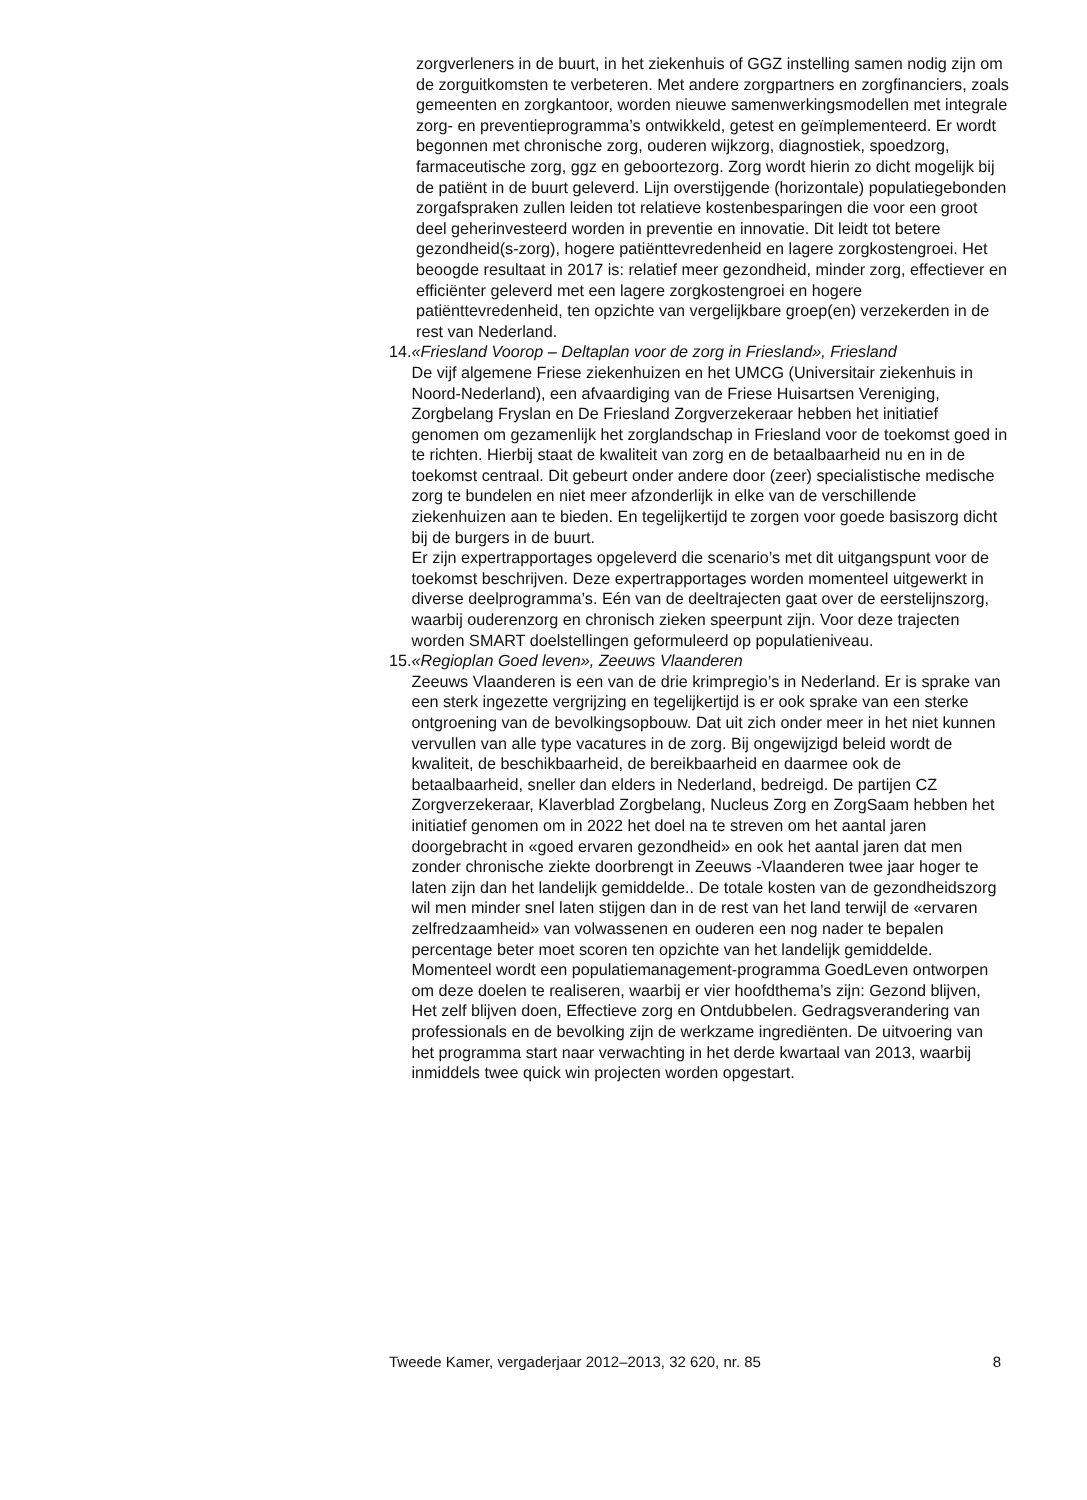zorgverleners in de buurt, in het ziekenhuis of GGZ instelling samen nodig zijn om de zorguitkomsten te verbeteren. Met andere zorgpartners en zorgfinanciers, zoals gemeenten en zorgkantoor, worden nieuwe samenwerkingsmodellen met integrale zorg- en preventieprogramma’s ontwikkeld, getest en geïmplementeerd. Er wordt begonnen met chronische zorg, ouderen wijkzorg, diagnostiek, spoedzorg, farmaceutische zorg, ggz en geboortezorg. Zorg wordt hierin zo dicht mogelijk bij de patiënt in de buurt geleverd. Lijn overstijgende (horizontale) populatiegebonden zorgafspraken zullen leiden tot relatieve kostenbesparingen die voor een groot deel geherinvesteerd worden in preventie en innovatie. Dit leidt tot betere gezondheid(s-zorg), hogere patiënttevredenheid en lagere zorgkostengroei. Het beoogde resultaat in 2017 is: relatief meer gezondheid, minder zorg, effectiever en efficiënter geleverd met een lagere zorgkostengroei en hogere patiënttevredenheid, ten opzichte van vergelijkbare groep(en) verzekerden in de rest van Nederland.
14.
«Friesland Voorop – Deltaplan voor de zorg in Friesland», Friesland
De vijf algemene Friese ziekenhuizen en het UMCG (Universitair ziekenhuis in Noord-Nederland), een afvaardiging van de Friese Huisartsen Vereniging, Zorgbelang Fryslan en De Friesland Zorgverzekeraar hebben het initiatief genomen om gezamenlijk het zorglandschap in Friesland voor de toekomst goed in te richten. Hierbij staat de kwaliteit van zorg en de betaalbaarheid nu en in de toekomst centraal. Dit gebeurt onder andere door (zeer) specialistische medische zorg te bundelen en niet meer afzonderlijk in elke van de verschillende ziekenhuizen aan te bieden. En tegelijkertijd te zorgen voor goede basiszorg dicht bij de burgers in de buurt.
Er zijn expertrapportages opgeleverd die scenario’s met dit uitgangspunt voor de toekomst beschrijven. Deze expertrapportages worden momenteel uitgewerkt in diverse deelprogramma’s. Eén van de deeltrajecten gaat over de eerstelijnszorg, waarbij ouderenzorg en chronisch zieken speerpunt zijn. Voor deze trajecten worden SMART doelstellingen geformuleerd op populatieniveau.
15.
«Regioplan Goed leven», Zeeuws Vlaanderen
Zeeuws Vlaanderen is een van de drie krimpregio’s in Nederland. Er is sprake van een sterk ingezette vergrijzing en tegelijkertijd is er ook sprake van een sterke ontgroening van de bevolkingsopbouw. Dat uit zich onder meer in het niet kunnen vervullen van alle type vacatures in de zorg. Bij ongewijzigd beleid wordt de kwaliteit, de beschikbaarheid, de bereikbaarheid en daarmee ook de betaalbaarheid, sneller dan elders in Nederland, bedreigd. De partijen CZ Zorgverzekeraar, Klaverblad Zorgbelang, Nucleus Zorg en ZorgSaam hebben het initiatief genomen om in 2022 het doel na te streven om het aantal jaren doorgebracht in «goed ervaren gezondheid» en ook het aantal jaren dat men zonder chronische ziekte doorbrengt in Zeeuws -Vlaanderen twee jaar hoger te laten zijn dan het landelijk gemiddelde.. De totale kosten van de gezondheidszorg wil men minder snel laten stijgen dan in de rest van het land terwijl de «ervaren zelfredzaamheid» van volwassenen en ouderen een nog nader te bepalen percentage beter moet scoren ten opzichte van het landelijk gemiddelde.
Momenteel wordt een populatiemanagement-programma GoedLeven ontworpen om deze doelen te realiseren, waarbij er vier hoofdthema’s zijn: Gezond blijven, Het zelf blijven doen, Effectieve zorg en Ontdubbelen. Gedragsverandering van professionals en de bevolking zijn de werkzame ingrediënten. De uitvoering van het programma start naar verwachting in het derde kwartaal van 2013, waarbij inmiddels twee quick win projecten worden opgestart.
Tweede Kamer, vergaderjaar 2012–2013, 32 620, nr. 85 8